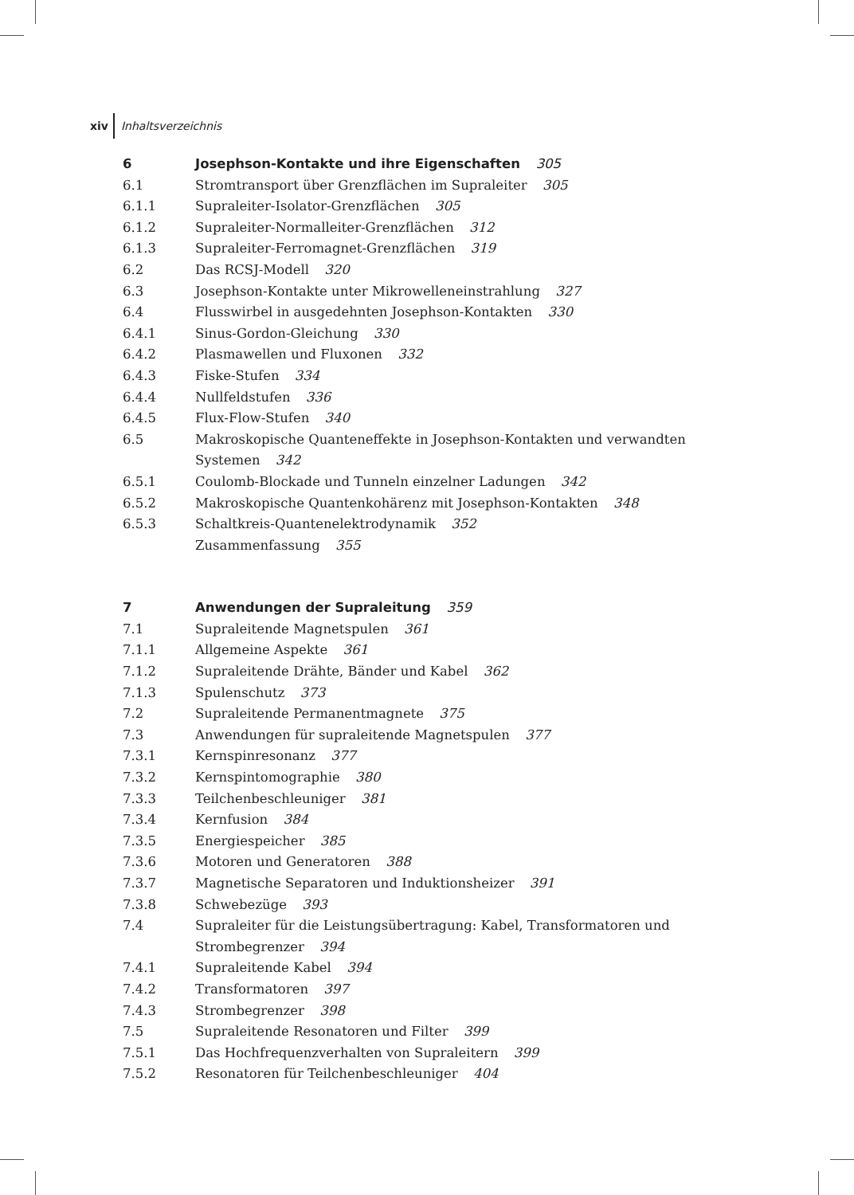xiv Inhaltsverzeichnis
6 Josephson-Kontakte und ihre Eigenschaften 305
6.1 Stromtransport über Grenzflächen im Supraleiter 305
6.1.1 Supraleiter-Isolator-Grenzflächen 305
6.1.2 Supraleiter-Normalleiter-Grenzflächen 312
6.1.3 Supraleiter-Ferromagnet-Grenzflächen 319
6.2 Das RCSJ-Modell 320
6.3 Josephson-Kontakte unter Mikrowelleneinstrahlung 327
6.4 Flusswirbel in ausgedehnten Josephson-Kontakten 330
6.4.1 Sinus-Gordon-Gleichung 330
6.4.2 Plasmawellen und Fluxonen 332
6.4.3 Fiske-Stufen 334
6.4.4 Nullfeldstufen 336
6.4.5 Flux-Flow-Stufen 340
6.5 Makroskopische Quanteneffekte in Josephson-Kontakten und verwandten Systemen 342
6.5.1 Coulomb-Blockade und Tunneln einzelner Ladungen 342
6.5.2 Makroskopische Quantenkohärenz mit Josephson-Kontakten 348
6.5.3 Schaltkreis-Quantenelektrodynamik 352
Zusammenfassung 355
7 Anwendungen der Supraleitung 359
7.1 Supraleitende Magnetspulen 361
7.1.1 Allgemeine Aspekte 361
7.1.2 Supraleitende Drähte, Bänder und Kabel 362
7.1.3 Spulenschutz 373
7.2 Supraleitende Permanentmagnete 375
7.3 Anwendungen für supraleitende Magnetspulen 377
7.3.1 Kernspinresonanz 377
7.3.2 Kernspintomographie 380
7.3.3 Teilchenbeschleuniger 381
7.3.4 Kernfusion 384
7.3.5 Energiespeicher 385
7.3.6 Motoren und Generatoren 388
7.3.7 Magnetische Separatoren und Induktionsheizer 391
7.3.8 Schwebezüge 393
7.4 Supraleiter für die Leistungsübertragung: Kabel, Transformatoren und Strombegrenzer 394
7.4.1 Supraleitende Kabel 394
7.4.2 Transformatoren 397
7.4.3 Strombegrenzer 398
7.5 Supraleitende Resonatoren und Filter 399
7.5.1 Das Hochfrequenzverhalten von Supraleitern 399
7.5.2 Resonatoren für Teilchenbeschleuniger 404